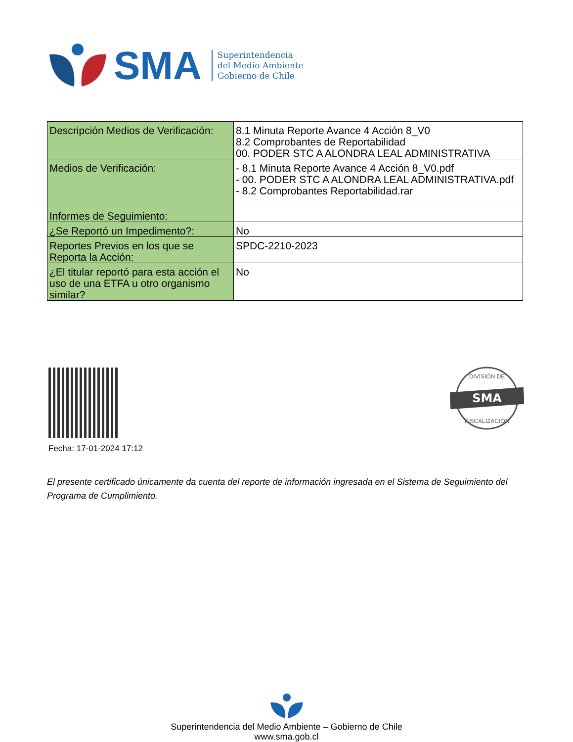SMA
Superintendencia
del Medio Ambiente
Gobierno de Chile
| Descripción Medios de Verificación: | 8.1 Minuta Reporte Avance 4 Acción 8_V0 8.2 Comprobantes de Reportabilidad 00. PODER STC A ALONDRA LEAL ADMINISTRATIVA |
| Medios de Verificación: | - 8.1 Minuta Reporte Avance 4 Acción 8_V0.pdf - 00. PODER STC A ALONDRA LEAL ADMINISTRATIVA.pdf - 8.2 Comprobantes Reportabilidad.rar |
| Informes de Seguimiento: | |
| ¿Se Reportó un Impedimento?: | No |
| Reportes Previos en los que se Reporta la Acción: | SPDC-2210-2023 |
| ¿El titular reportó para esta acción el uso de una ETFA u otro organismo similar? | No |
Fecha: 17-01-2024 17:12
SMA
DIVISIÓN DE
FISCALIZACIÓN
El presente certificado únicamente da cuenta del reporte de información ingresada en el Sistema de Seguimiento del Programa de Cumplimiento.
Superintendencia del Medio Ambiente – Gobierno de Chile
www.sma.gob.cl